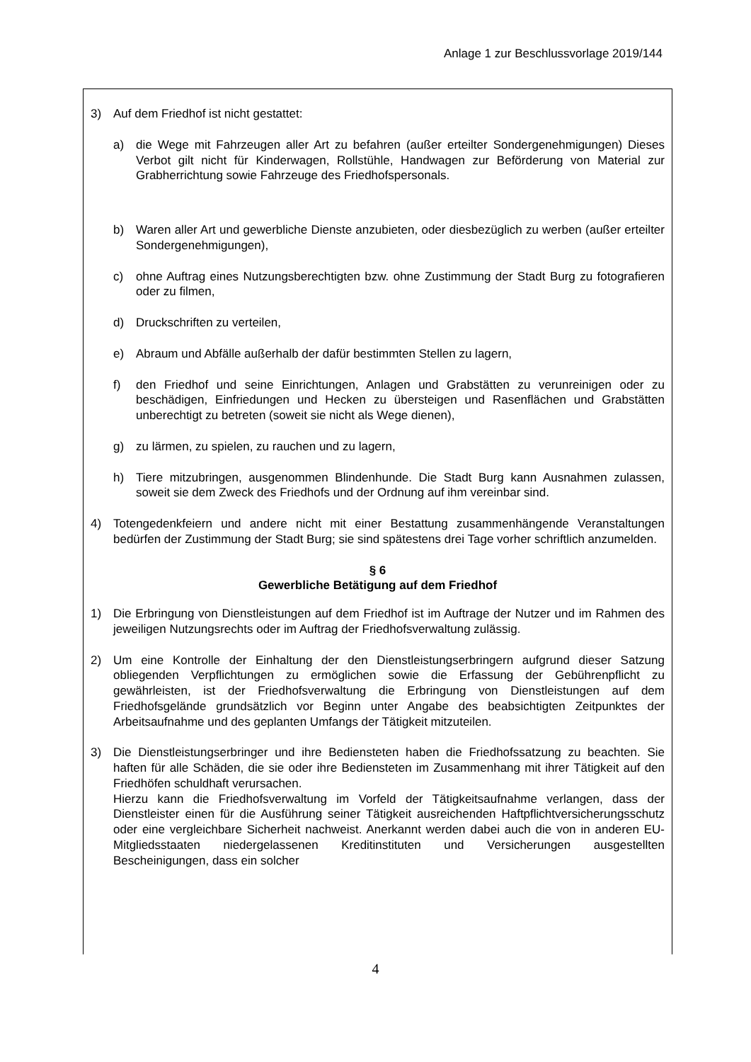Anlage 1 zur Beschlussvorlage 2019/144
3) Auf dem Friedhof ist nicht gestattet:
a) die Wege mit Fahrzeugen aller Art zu befahren (außer erteilter Sondergenehmigungen) Dieses Verbot gilt nicht für Kinderwagen, Rollstühle, Handwagen zur Beförderung von Material zur Grabherrichtung sowie Fahrzeuge des Friedhofspersonals.
b) Waren aller Art und gewerbliche Dienste anzubieten, oder diesbezüglich zu werben (außer erteilter Sondergenehmigungen),
c) ohne Auftrag eines Nutzungsberechtigten bzw. ohne Zustimmung der Stadt Burg zu fotografieren oder zu filmen,
d) Druckschriften zu verteilen,
e) Abraum und Abfälle außerhalb der dafür bestimmten Stellen zu lagern,
f) den Friedhof und seine Einrichtungen, Anlagen und Grabstätten zu verunreinigen oder zu beschädigen, Einfriedungen und Hecken zu übersteigen und Rasenflächen und Grabstätten unberechtigt zu betreten (soweit sie nicht als Wege dienen),
g) zu lärmen, zu spielen, zu rauchen und zu lagern,
h) Tiere mitzubringen, ausgenommen Blindenhunde. Die Stadt Burg kann Ausnahmen zulassen, soweit sie dem Zweck des Friedhofs und der Ordnung auf ihm vereinbar sind.
4) Totengedenkfeiern und andere nicht mit einer Bestattung zusammenhängende Veranstaltungen bedürfen der Zustimmung der Stadt Burg; sie sind spätestens drei Tage vorher schriftlich anzumelden.
§ 6
Gewerbliche Betätigung auf dem Friedhof
1) Die Erbringung von Dienstleistungen auf dem Friedhof ist im Auftrage der Nutzer und im Rahmen des jeweiligen Nutzungsrechts oder im Auftrag der Friedhofsverwaltung zulässig.
2) Um eine Kontrolle der Einhaltung der den Dienstleistungserbringern aufgrund dieser Satzung obliegenden Verpflichtungen zu ermöglichen sowie die Erfassung der Gebührenpflicht zu gewährleisten, ist der Friedhofsverwaltung die Erbringung von Dienstleistungen auf dem Friedhofsgelände grundsätzlich vor Beginn unter Angabe des beabsichtigten Zeitpunktes der Arbeitsaufnahme und des geplanten Umfangs der Tätigkeit mitzuteilen.
3) Die Dienstleistungserbringer und ihre Bediensteten haben die Friedhofssatzung zu beachten. Sie haften für alle Schäden, die sie oder ihre Bediensteten im Zusammenhang mit ihrer Tätigkeit auf den Friedhöfen schuldhaft verursachen.
Hierzu kann die Friedhofsverwaltung im Vorfeld der Tätigkeitsaufnahme verlangen, dass der Dienstleister einen für die Ausführung seiner Tätigkeit ausreichenden Haftpflichtversicherungsschutz oder eine vergleichbare Sicherheit nachweist. Anerkannt werden dabei auch die von in anderen EU- Mitgliedsstaaten niedergelassenen Kreditinstituten und Versicherungen ausgestellten Bescheinigungen, dass ein solcher
4